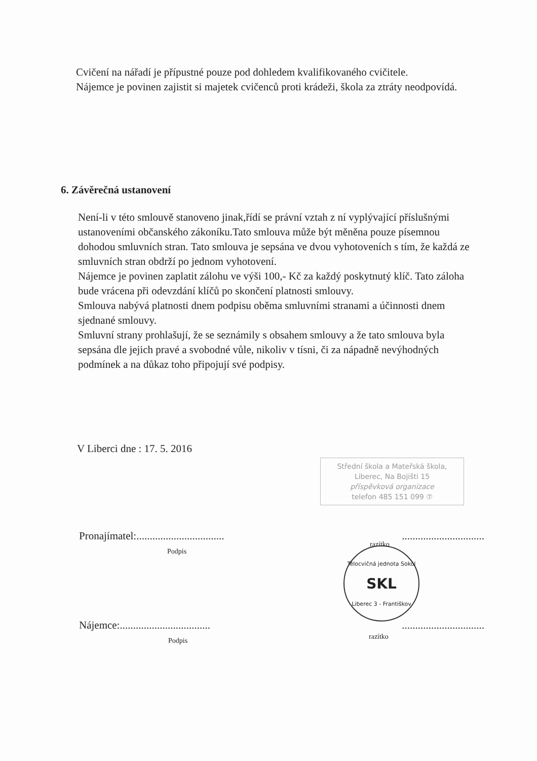Cvičení na nářadí je přípustné pouze pod dohledem kvalifikovaného cvičitele.
Nájemce je povinen zajistit si majetek cvičenců proti krádeži, škola za ztráty neodpovídá.
6. Závěrečná ustanovení
Není-li v této smlouvě stanoveno jinak,řídí se právní vztah z ní vyplývající příslušnými ustanoveními občanského zákoníku.Tato smlouva může být měněna pouze písemnou dohodou smluvních stran. Tato smlouva je sepsána ve dvou vyhotoveních s tím, že každá ze smluvních stran obdrží po jednom vyhotovení.
Nájemce je povinen zaplatit zálohu ve výši 100,- Kč za každý poskytnutý klíč. Tato záloha bude vrácena při odevzdání klíčů po skončení platnosti smlouvy.
Smlouva nabývá platnosti dnem podpisu oběma smluvními stranami a účinnosti dnem sjednané smlouvy.
Smluvní strany prohlašují, že se seznámily s obsahem smlouvy a že tato smlouva byla sepsána dle jejich pravé a svobodné vůle, nikoliv v tísni, či za nápadně nevýhodných podmínek a na důkaz toho připojují své podpisy.
V Liberci dne : 17. 5. 2016
Střední škola a Mateřská škola,
Liberec, Na Bojišti 15
příspěvková organizace
telefon 485 151 099 ⑦
Pronajímatel:................................................................
Podpis
razítko
Tělocvičná jednota Sokol
SKL
Liberec 3 - Františkov
Nájemce:.................................................................
Podpis razítko